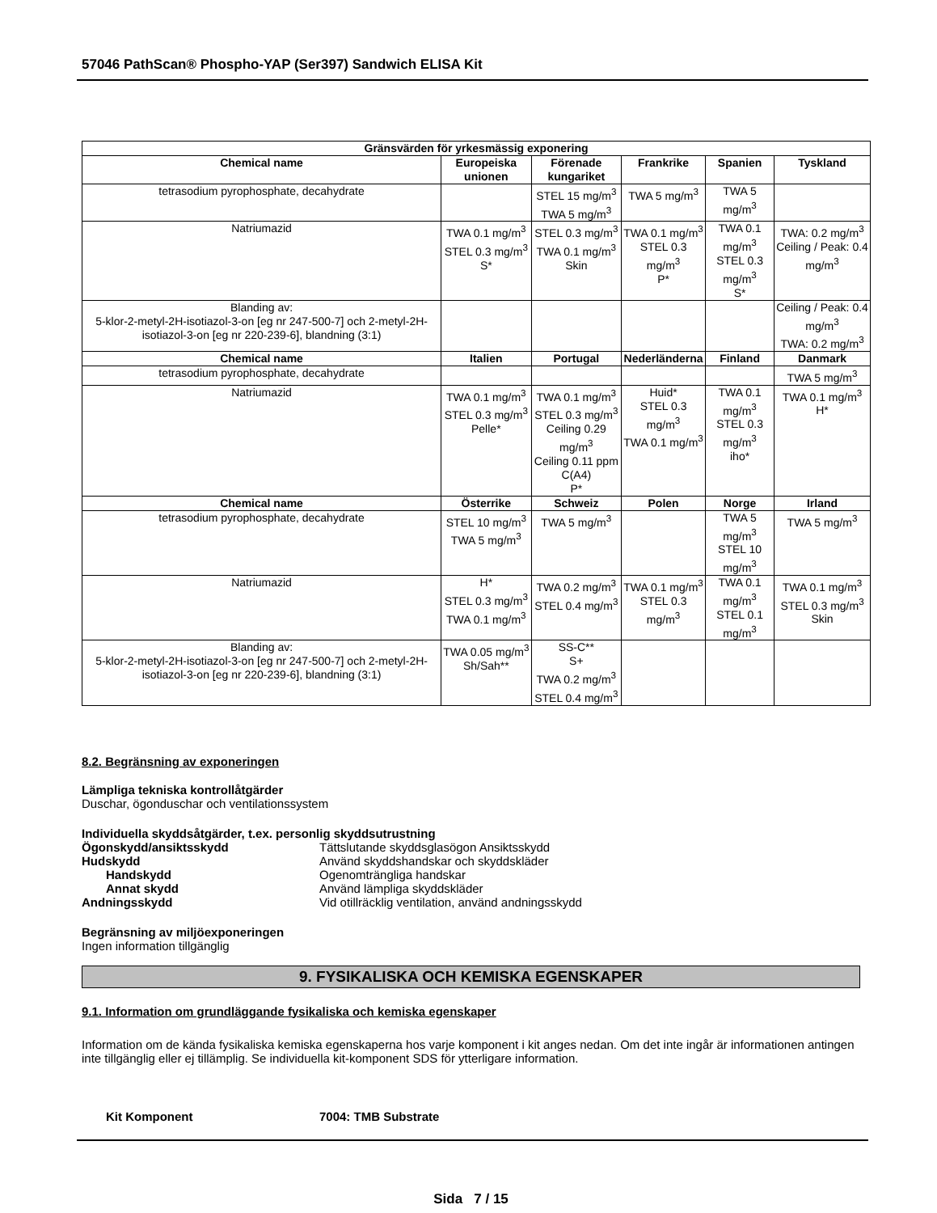57046 PathScan® Phospho-YAP (Ser397) Sandwich ELISA Kit
| Gränsvärden för yrkesmässig exponering | | | | | |
| --- | --- | --- | --- | --- | --- |
| Chemical name | Europeiska unionen | Förenade kungariket | Frankrike | Spanien | Tyskland |
| tetrasodium pyrophosphate, decahydrate | | STEL 15 mg/m<sup>3</sup> TWA 5 mg/m<sup>3</sup> | TWA 5 mg/m<sup>3</sup> | TWA 5 mg/m<sup>3</sup> | |
| Natriumazid | TWA 0.1 mg/m<sup>3</sup> STEL 0.3 mg/m<sup>3</sup> S* | STEL 0.3 mg/m<sup>3</sup> TWA 0.1 mg/m<sup>3</sup> Skin | TWA 0.1 mg/m<sup>3</sup> STEL 0.3 mg/m<sup>3</sup> P* | TWA 0.1 mg/m<sup>3</sup> STEL 0.3 mg/m<sup>3</sup> S* | TWA: 0.2 mg/m<sup>3</sup> Ceiling / Peak: 0.4 mg/m<sup>3</sup> |
| Blanding av: 5-klor-2-metyl-2H-isotiazol-3-on [eg nr 247-500-7] och 2-metyl-2H-isotiazol-3-on [eg nr 220-239-6], blandning (3:1) | | | | | Ceiling / Peak: 0.4 mg/m<sup>3</sup> TWA: 0.2 mg/m<sup>3</sup> |
| Chemical name | Italien | Portugal | Nederländerna | Finland | Danmark |
| tetrasodium pyrophosphate, decahydrate | | | | | TWA 5 mg/m<sup>3</sup> |
| Natriumazid | TWA 0.1 mg/m<sup>3</sup> STEL 0.3 mg/m<sup>3</sup> Pelle* | TWA 0.1 mg/m<sup>3</sup> STEL 0.3 mg/m<sup>3</sup> Ceiling 0.29 mg/m<sup>3</sup> Ceiling 0.11 ppm C(A4) P* | Huid* STEL 0.3 mg/m<sup>3</sup> TWA 0.1 mg/m<sup>3</sup> | TWA 0.1 mg/m<sup>3</sup> STEL 0.3 mg/m<sup>3</sup> iho* | TWA 0.1 mg/m<sup>3</sup> H* |
| Chemical name | Österrike | Schweiz | Polen | Norge | Irland |
| tetrasodium pyrophosphate, decahydrate | STEL 10 mg/m<sup>3</sup> TWA 5 mg/m<sup>3</sup> | TWA 5 mg/m<sup>3</sup> | | TWA 5 mg/m<sup>3</sup> STEL 10 mg/m<sup>3</sup> | TWA 5 mg/m<sup>3</sup> |
| Natriumazid | H* STEL 0.3 mg/m<sup>3</sup> TWA 0.1 mg/m<sup>3</sup> | TWA 0.2 mg/m<sup>3</sup> STEL 0.4 mg/m<sup>3</sup> | TWA 0.1 mg/m<sup>3</sup> STEL 0.3 mg/m<sup>3</sup> | TWA 0.1 mg/m<sup>3</sup> STEL 0.1 mg/m<sup>3</sup> | TWA 0.1 mg/m<sup>3</sup> STEL 0.3 mg/m<sup>3</sup> Skin |
| Blanding av: 5-klor-2-metyl-2H-isotiazol-3-on [eg nr 247-500-7] och 2-metyl-2H-isotiazol-3-on [eg nr 220-239-6], blandning (3:1) | TWA 0.05 mg/m<sup>3</sup> Sh/Sah** | SS-C** S+ TWA 0.2 mg/m<sup>3</sup> STEL 0.4 mg/m<sup>3</sup> | | | |
8.2. Begränsning av exponeringen
Lämpliga tekniska kontrollåtgärder
Duschar, ögonduschar och ventilationssystem
Individuella skyddsåtgärder, t.ex. personlig skyddsutrustning
Ögonskydd/ansiktsskydd Tättslutande skyddsglasögon Ansiktsskydd
Hudskydd Använd skyddshandskar och skyddskläder
Handskydd Ogenomträngliga handskar
Annat skydd Använd lämpliga skyddskläder
Andningsskydd Vid otillräcklig ventilation, använd andningsskydd
Begränsning av miljöexponeringen
Ingen information tillgänglig
9. FYSIKALISKA OCH KEMISKA EGENSKAPER
9.1. Information om grundläggande fysikaliska och kemiska egenskaper
Information om de kända fysikaliska kemiska egenskaperna hos varje komponent i kit anges nedan. Om det inte ingår är informationen antingen inte tillgänglig eller ej tillämplig. Se individuella kit-komponent SDS för ytterligare information.
Kit Komponent 7004: TMB Substrate
Sida 7 / 15